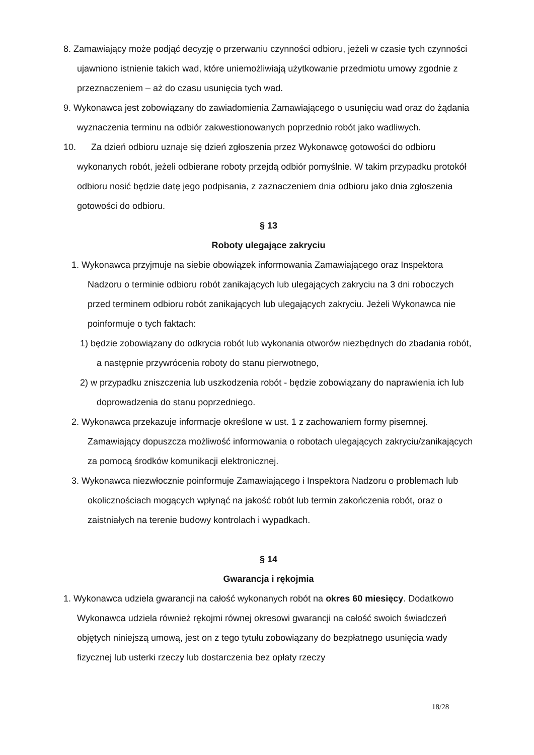8. Zamawiający może podjąć decyzję o przerwaniu czynności odbioru, jeżeli w czasie tych czynności ujawniono istnienie takich wad, które uniemożliwiają użytkowanie przedmiotu umowy zgodnie z przeznaczeniem – aż do czasu usunięcia tych wad.
9. Wykonawca jest zobowiązany do zawiadomienia Zamawiającego o usunięciu wad oraz do żądania wyznaczenia terminu na odbiór zakwestionowanych poprzednio robót jako wadliwych.
10. Za dzień odbioru uznaje się dzień zgłoszenia przez Wykonawcę gotowości do odbioru wykonanych robót, jeżeli odbierane roboty przejdą odbiór pomyślnie. W takim przypadku protokół odbioru nosić będzie datę jego podpisania, z zaznaczeniem dnia odbioru jako dnia zgłoszenia gotowości do odbioru.
§ 13
Roboty ulegające zakryciu
1. Wykonawca przyjmuje na siebie obowiązek informowania Zamawiającego oraz Inspektora Nadzoru o terminie odbioru robót zanikających lub ulegających zakryciu na 3 dni roboczych przed terminem odbioru robót zanikających lub ulegających zakryciu. Jeżeli Wykonawca nie poinformuje o tych faktach:
1) będzie zobowiązany do odkrycia robót lub wykonania otworów niezbędnych do zbadania robót, a następnie przywrócenia roboty do stanu pierwotnego,
2) w przypadku zniszczenia lub uszkodzenia robót - będzie zobowiązany do naprawienia ich lub doprowadzenia do stanu poprzedniego.
2. Wykonawca przekazuje informacje określone w ust. 1 z zachowaniem formy pisemnej. Zamawiający dopuszcza możliwość informowania o robotach ulegających zakryciu/zanikających za pomocą środków komunikacji elektronicznej.
3. Wykonawca niezwłocznie poinformuje Zamawiającego i Inspektora Nadzoru o problemach lub okolicznościach mogących wpłynąć na jakość robót lub termin zakończenia robót, oraz o zaistniałych na terenie budowy kontrolach i wypadkach.
§ 14
Gwarancja i rękojmia
1. Wykonawca udziela gwarancji na całość wykonanych robót na okres 60 miesięcy. Dodatkowo Wykonawca udziela również rękojmi równej okresowi gwarancji na całość swoich świadczeń objętych niniejszą umową, jest on z tego tytułu zobowiązany do bezpłatnego usunięcia wady fizycznej lub usterki rzeczy lub dostarczenia bez opłaty rzeczy
18/28